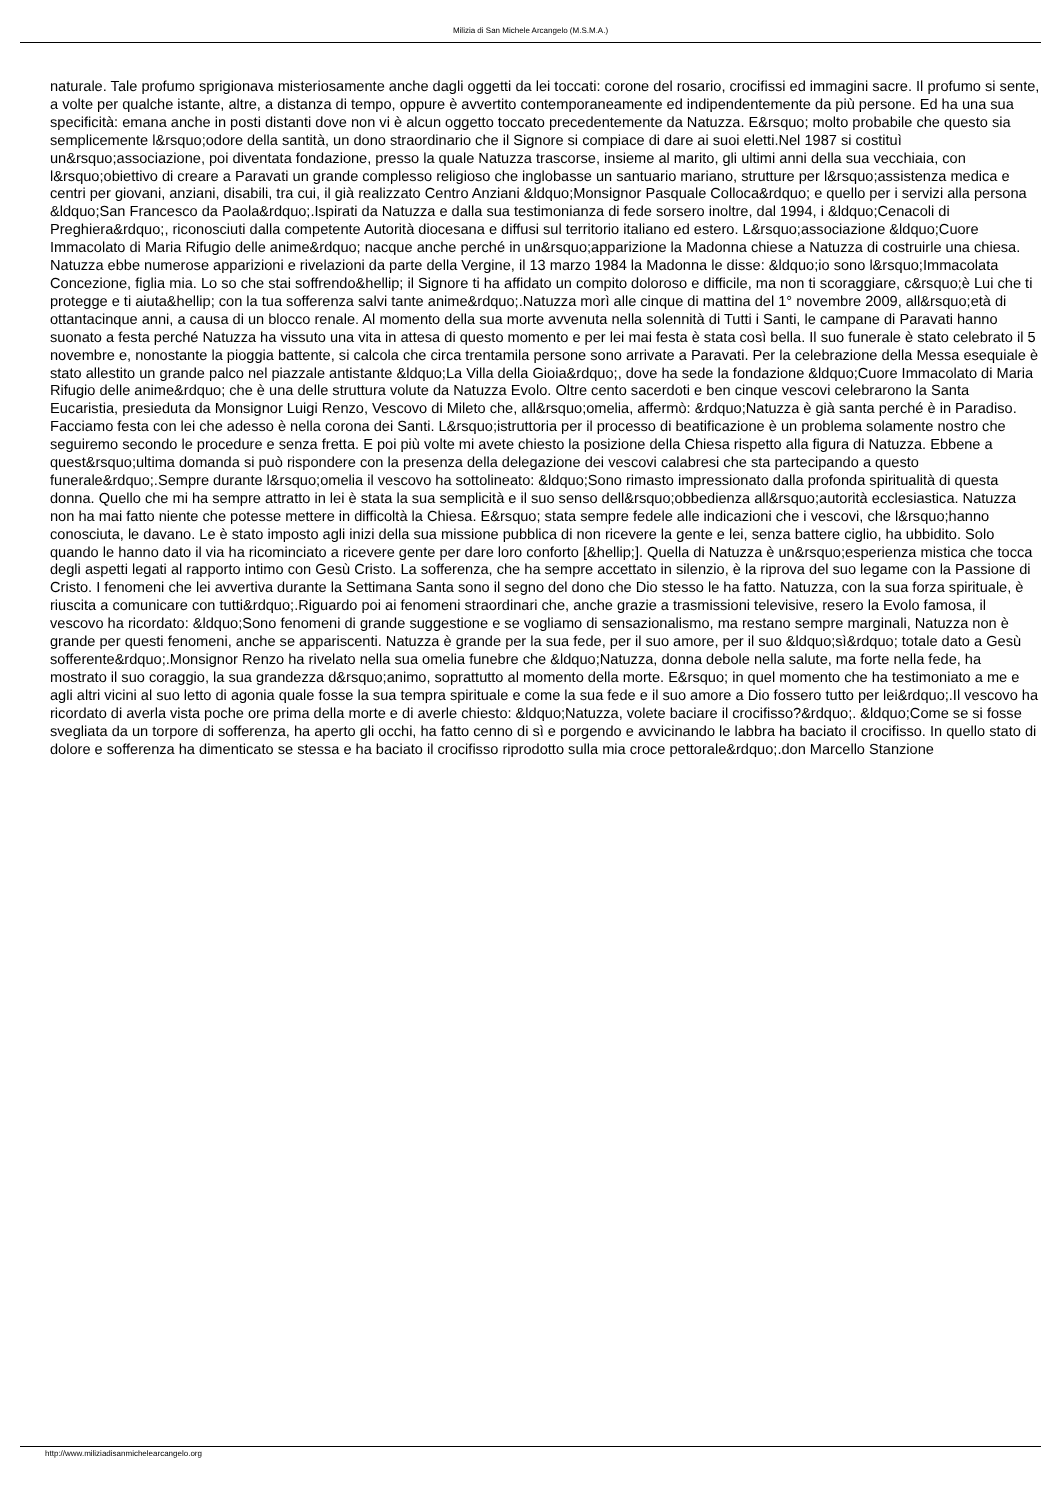Milizia di San Michele Arcangelo (M.S.M.A.)
naturale. Tale profumo sprigionava misteriosamente anche dagli oggetti da lei toccati: corone del rosario, crocifissi ed immagini sacre. Il profumo si sente, a volte per qualche istante, altre, a distanza di tempo, oppure è avvertito contemporaneamente ed indipendentemente da più persone. Ed ha una sua specificità: emana anche in posti distanti dove non vi è alcun oggetto toccato precedentemente da Natuzza. E&rsquo; molto probabile che questo sia semplicemente l&rsquo;odore della santità, un dono straordinario che il Signore si compiace di dare ai suoi eletti.Nel 1987 si costituì un&rsquo;associazione, poi diventata fondazione, presso la quale Natuzza trascorse, insieme al marito, gli ultimi anni della sua vecchiaia, con l&rsquo;obiettivo di creare a Paravati un grande complesso religioso che inglobasse un santuario mariano, strutture per l&rsquo;assistenza medica e centri per giovani, anziani, disabili, tra cui, il già realizzato Centro Anziani &ldquo;Monsignor Pasquale Colloca&rdquo; e quello per i servizi alla persona &ldquo;San Francesco da Paola&rdquo;.Ispirati da Natuzza e dalla sua testimonianza di fede sorsero inoltre, dal 1994, i &ldquo;Cenacoli di Preghiera&rdquo;, riconosciuti dalla competente Autorità diocesana e diffusi sul territorio italiano ed estero. L&rsquo;associazione &ldquo;Cuore Immacolato di Maria Rifugio delle anime&rdquo; nacque anche perché in un&rsquo;apparizione la Madonna chiese a Natuzza di costruirle una chiesa. Natuzza ebbe numerose apparizioni e rivelazioni da parte della Vergine, il 13 marzo 1984 la Madonna le disse: &ldquo;io sono l&rsquo;Immacolata Concezione, figlia mia. Lo so che stai soffrendo&hellip; il Signore ti ha affidato un compito doloroso e difficile, ma non ti scoraggiare, c&rsquo;è Lui che ti protegge e ti aiuta&hellip; con la tua sofferenza salvi tante anime&rdquo;.Natuzza morì alle cinque di mattina del 1° novembre 2009, all&rsquo;età di ottantacinque anni, a causa di un blocco renale. Al momento della sua morte avvenuta nella solennità di Tutti i Santi, le campane di Paravati hanno suonato a festa perché Natuzza ha vissuto una vita in attesa di questo momento e per lei mai festa è stata così bella. Il suo funerale è stato celebrato il 5 novembre e, nonostante la pioggia battente, si calcola che circa trentamila persone sono arrivate a Paravati. Per la celebrazione della Messa esequiale è stato allestito un grande palco nel piazzale antistante &ldquo;La Villa della Gioia&rdquo;, dove ha sede la fondazione &ldquo;Cuore Immacolato di Maria Rifugio delle anime&rdquo; che è una delle struttura volute da Natuzza Evolo. Oltre cento sacerdoti e ben cinque vescovi celebrarono la Santa Eucaristia, presieduta da Monsignor Luigi Renzo, Vescovo di Mileto che, all&rsquo;omelia, affermò: &rdquo;Natuzza è già santa perché è in Paradiso. Facciamo festa con lei che adesso è nella corona dei Santi. L&rsquo;istruttoria per il processo di beatificazione è un problema solamente nostro che seguiremo secondo le procedure e senza fretta. E poi più volte mi avete chiesto la posizione della Chiesa rispetto alla figura di Natuzza. Ebbene a quest&rsquo;ultima domanda si può rispondere con la presenza della delegazione dei vescovi calabresi che sta partecipando a questo funerale&rdquo;.Sempre durante l&rsquo;omelia il vescovo ha sottolineato: &ldquo;Sono rimasto impressionato dalla profonda spiritualità di questa donna. Quello che mi ha sempre attratto in lei è stata la sua semplicità e il suo senso dell&rsquo;obbedienza all&rsquo;autorità ecclesiastica. Natuzza non ha mai fatto niente che potesse mettere in difficoltà la Chiesa. E&rsquo; stata sempre fedele alle indicazioni che i vescovi, che l&rsquo;hanno conosciuta, le davano. Le è stato imposto agli inizi della sua missione pubblica di non ricevere la gente e lei, senza battere ciglio, ha ubbidito. Solo quando le hanno dato il via ha ricominciato a ricevere gente per dare loro conforto [&hellip;]. Quella di Natuzza è un&rsquo;esperienza mistica che tocca degli aspetti legati al rapporto intimo con Gesù Cristo. La sofferenza, che ha sempre accettato in silenzio, è la riprova del suo legame con la Passione di Cristo. I fenomeni che lei avvertiva durante la Settimana Santa sono il segno del dono che Dio stesso le ha fatto. Natuzza, con la sua forza spirituale, è riuscita a comunicare con tutti&rdquo;.Riguardo poi ai fenomeni straordinari che, anche grazie a trasmissioni televisive, resero la Evolo famosa, il vescovo ha ricordato: &ldquo;Sono fenomeni di grande suggestione e se vogliamo di sensazionalismo, ma restano sempre marginali, Natuzza non è grande per questi fenomeni, anche se appariscenti. Natuzza è grande per la sua fede, per il suo amore, per il suo &ldquo;sì&rdquo; totale dato a Gesù sofferente&rdquo;.Monsignor Renzo ha rivelato nella sua omelia funebre che &ldquo;Natuzza, donna debole nella salute, ma forte nella fede, ha mostrato il suo coraggio, la sua grandezza d&rsquo;animo, soprattutto al momento della morte. E&rsquo; in quel momento che ha testimoniato a me e agli altri vicini al suo letto di agonia quale fosse la sua tempra spirituale e come la sua fede e il suo amore a Dio fossero tutto per lei&rdquo;.Il vescovo ha ricordato di averla vista poche ore prima della morte e di averle chiesto: &ldquo;Natuzza, volete baciare il crocifisso?&rdquo;. &ldquo;Come se si fosse svegliata da un torpore di sofferenza, ha aperto gli occhi, ha fatto cenno di sì e porgendo e avvicinando le labbra ha baciato il crocifisso. In quello stato di dolore e sofferenza ha dimenticato se stessa e ha baciato il crocifisso riprodotto sulla mia croce pettorale&rdquo;.don Marcello Stanzione
http://www.miliziadisanmichelearcangelo.org